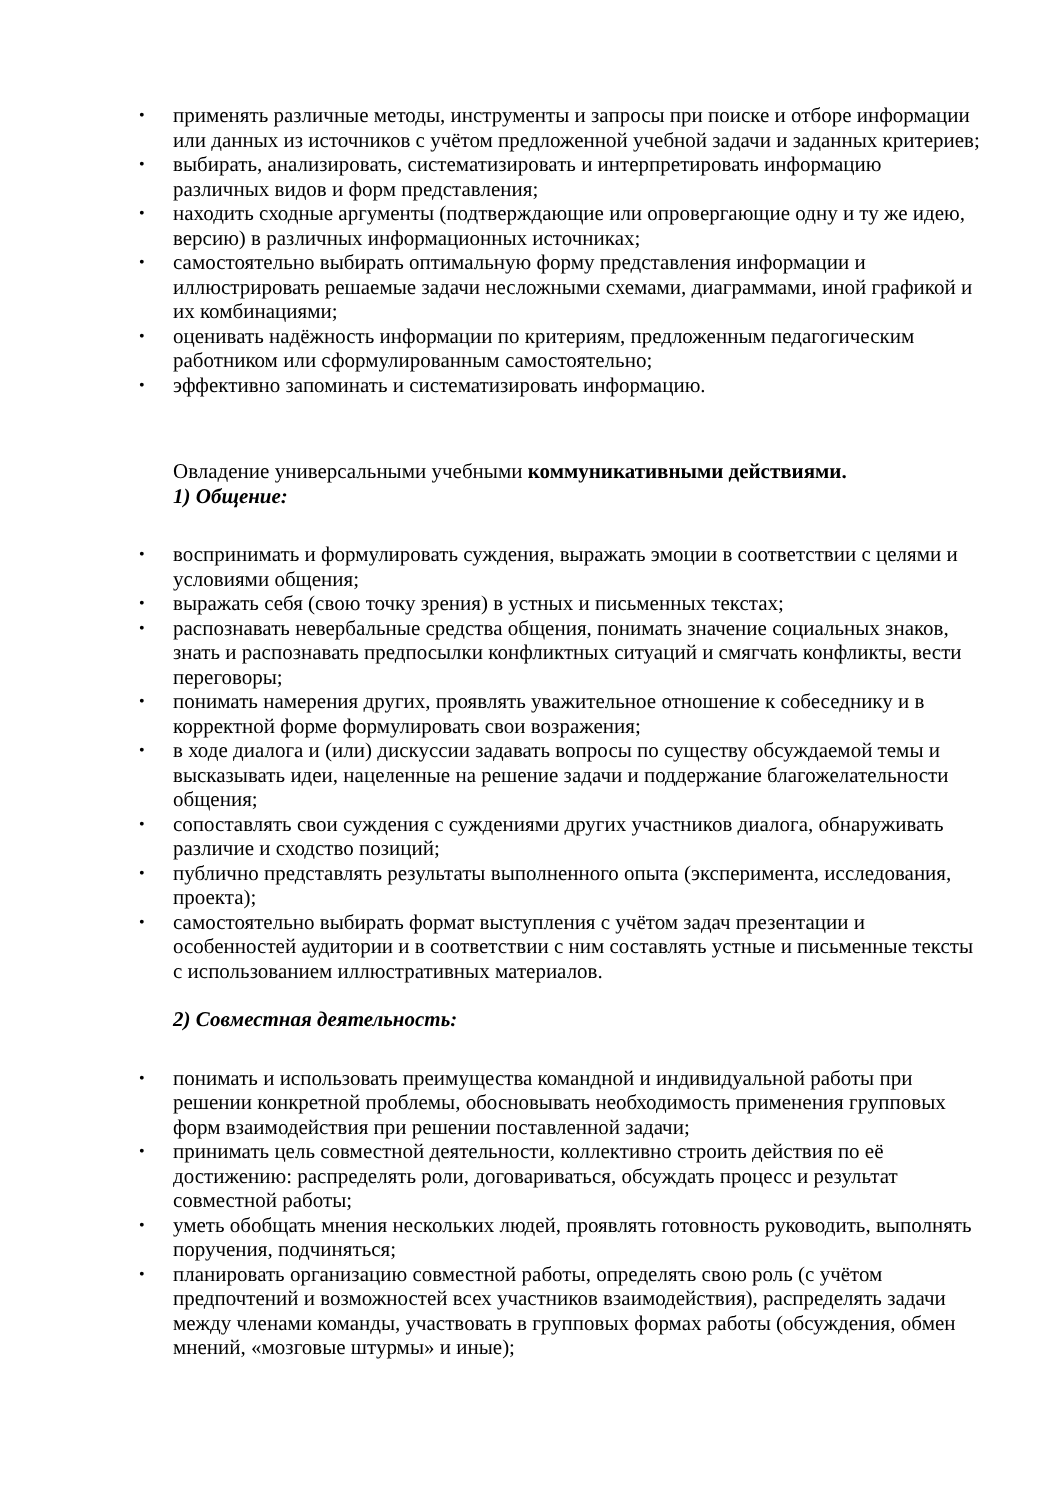• применять различные методы, инструменты и запросы при поиске и отборе информации или данных из источников с учётом предложенной учебной задачи и заданных критериев;
• выбирать, анализировать, систематизировать и интерпретировать информацию различных видов и форм представления;
• находить сходные аргументы (подтверждающие или опровергающие одну и ту же идею, версию) в различных информационных источниках;
• самостоятельно выбирать оптимальную форму представления информации и иллюстрировать решаемые задачи несложными схемами, диаграммами, иной графикой и их комбинациями;
• оценивать надёжность информации по критериям, предложенным педагогическим работником или сформулированным самостоятельно;
• эффективно запоминать и систематизировать информацию.
Овладение универсальными учебными коммуникативными действиями.
1) Общение:
• воспринимать и формулировать суждения, выражать эмоции в соответствии с целями и условиями общения;
• выражать себя (свою точку зрения) в устных и письменных текстах;
• распознавать невербальные средства общения, понимать значение социальных знаков, знать и распознавать предпосылки конфликтных ситуаций и смягчать конфликты, вести переговоры;
• понимать намерения других, проявлять уважительное отношение к собеседнику и в корректной форме формулировать свои возражения;
• в ходе диалога и (или) дискуссии задавать вопросы по существу обсуждаемой темы и высказывать идеи, нацеленные на решение задачи и поддержание благожелательности общения;
• сопоставлять свои суждения с суждениями других участников диалога, обнаруживать различие и сходство позиций;
• публично представлять результаты выполненного опыта (эксперимента, исследования, проекта);
• самостоятельно выбирать формат выступления с учётом задач презентации и особенностей аудитории и в соответствии с ним составлять устные и письменные тексты с использованием иллюстративных материалов.
2) Совместная деятельность:
• понимать и использовать преимущества командной и индивидуальной работы при решении конкретной проблемы, обосновывать необходимость применения групповых форм взаимодействия при решении поставленной задачи;
• принимать цель совместной деятельности, коллективно строить действия по её достижению: распределять роли, договариваться, обсуждать процесс и результат совместной работы;
• уметь обобщать мнения нескольких людей, проявлять готовность руководить, выполнять поручения, подчиняться;
• планировать организацию совместной работы, определять свою роль (с учётом предпочтений и возможностей всех участников взаимодействия), распределять задачи между членами команды, участвовать в групповых формах работы (обсуждения, обмен мнений, «мозговые штурмы» и иные);